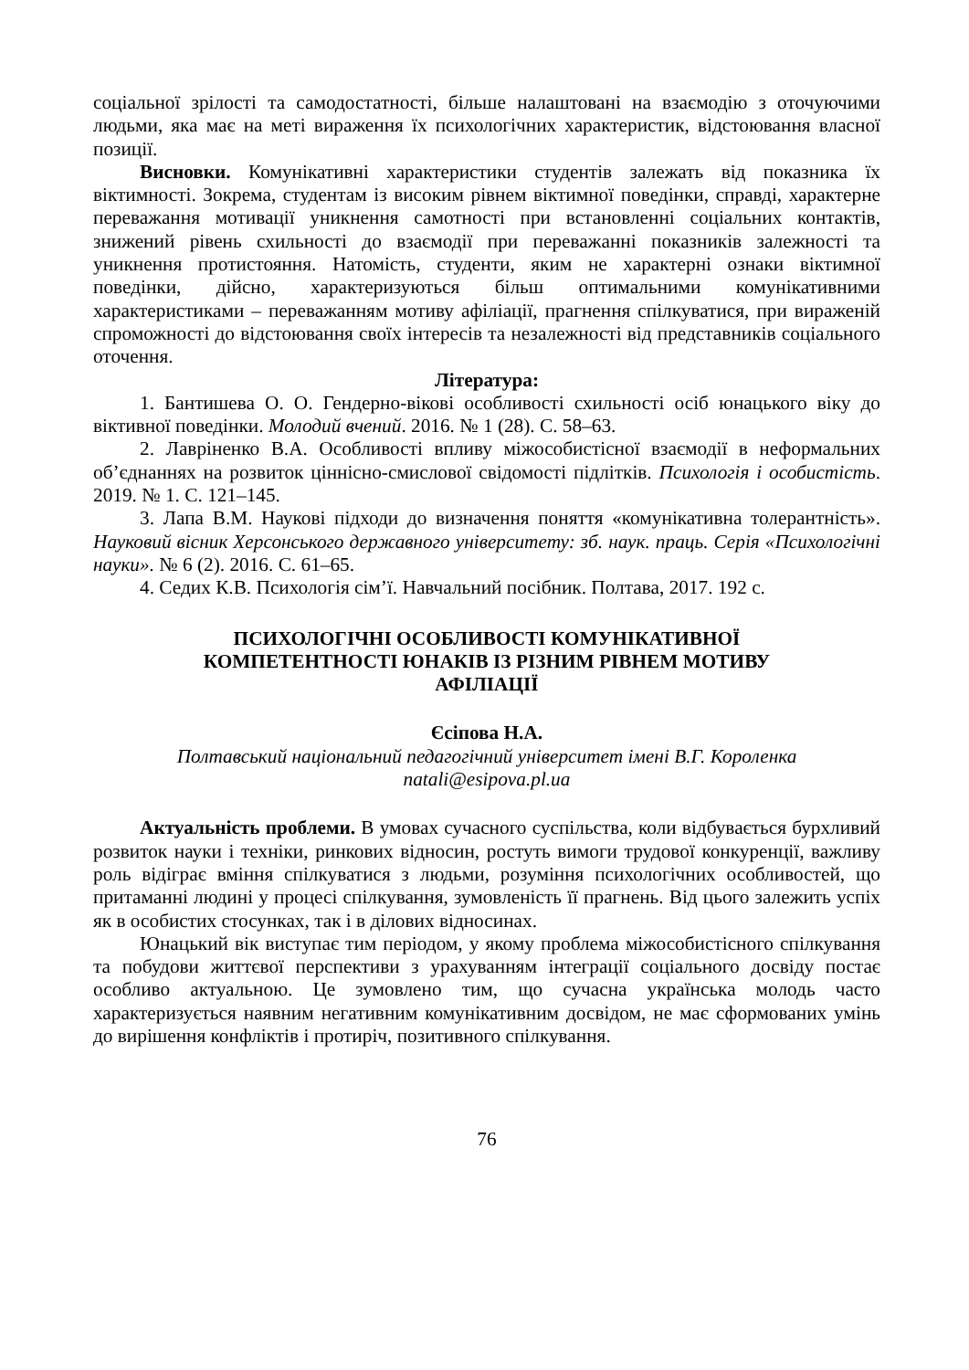соціальної зрілості та самодостатності, більше налаштовані на взаємодію з оточуючими людьми, яка має на меті вираження їх психологічних характеристик, відстоювання власної позиції.
Висновки. Комунікативні характеристики студентів залежать від показника їх віктимності. Зокрема, студентам із високим рівнем віктимної поведінки, справді, характерне переважання мотивації уникнення самотності при встановленні соціальних контактів, знижений рівень схильності до взаємодії при переважанні показників залежності та уникнення протистояння. Натомість, студенти, яким не характерні ознаки віктимної поведінки, дійсно, характеризуються більш оптимальними комунікативними характеристиками – переважанням мотиву афіліації, прагнення спілкуватися, при вираженій спроможності до відстоювання своїх інтересів та незалежності від представників соціального оточення.
Література:
1. Бантишева О. О. Гендерно-вікові особливості схильності осіб юнацького віку до віктивної поведінки. Молодий вчений. 2016. № 1 (28). С. 58–63.
2. Лавріненко В.А. Особливості впливу міжособистісної взаємодії в неформальних об’єднаннях на розвиток ціннісно-смислової свідомості підлітків. Психологія і особистість. 2019. № 1. С. 121–145.
3. Лапа В.М. Наукові підходи до визначення поняття «комунікативна толерантність». Науковий вісник Херсонського державного університету: зб. наук. праць. Серія «Психологічні науки». № 6 (2). 2016. С. 61–65.
4. Седих К.В. Психологія сім’ї. Навчальний посібник. Полтава, 2017. 192 с.
ПСИХОЛОГІЧНІ ОСОБЛИВОСТІ КОМУНІКАТИВНОЇ
КОМПЕТЕНТНОСТІ ЮНАКІВ ІЗ РІЗНИМ РІВНЕМ МОТИВУ
АФІЛІАЦІЇ
Єсіпова Н.А.
Полтавський національний педагогічний університет імені В.Г. Короленка
natali@esipova.pl.ua
Актуальність проблеми. В умовах сучасного суспільства, коли відбувається бурхливий розвиток науки і техніки, ринкових відносин, ростуть вимоги трудової конкуренції, важливу роль відіграє вміння спілкуватися з людьми, розуміння психологічних особливостей, що притаманні людині у процесі спілкування, зумовленість її прагнень. Від цього залежить успіх як в особистих стосунках, так і в ділових відносинах.
Юнацький вік виступає тим періодом, у якому проблема міжособистісного спілкування та побудови життєвої перспективи з урахуванням інтеграції соціального досвіду постає особливо актуальною. Це зумовлено тим, що сучасна українська молодь часто характеризується наявним негативним комунікативним досвідом, не має сформованих умінь до вирішення конфліктів і протиріч, позитивного спілкування.
76